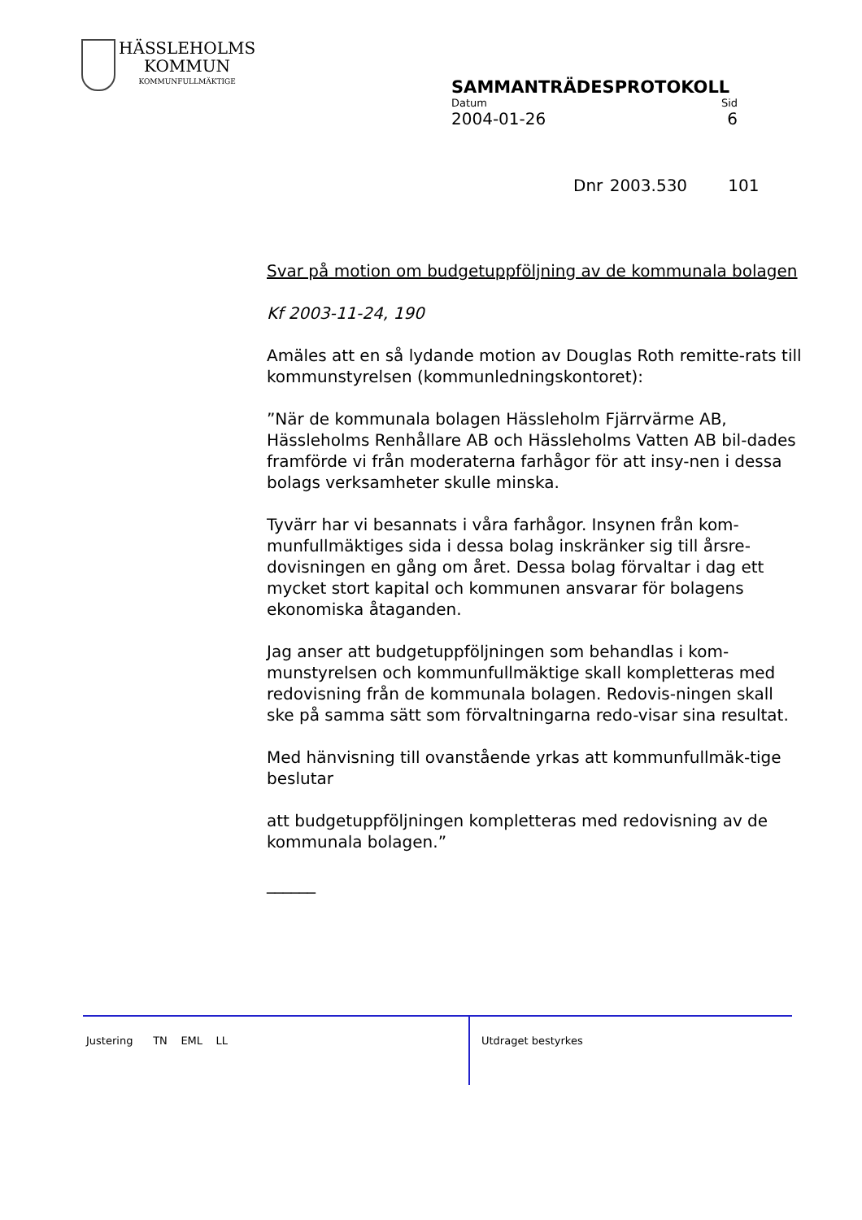HÄSSLEHOLMS
KOMMUN
KOMMUNFULLMÄKTIGE
SAMMANTRÄDESPROTOKOLL
Datum Sid
2004-01-26 6
Dnr 2003.530 101
Svar på motion om budgetuppföljning av de kommunala bolagen
Kf 2003-11-24, 190
Amäles att en så lydande motion av Douglas Roth remitte-rats till kommunstyrelsen (kommunledningskontoret):
”När de kommunala bolagen Hässleholm Fjärrvärme AB, Hässleholms Renhållare AB och Hässleholms Vatten AB bil-dades framförde vi från moderaterna farhågor för att insy-nen i dessa bolags verksamheter skulle minska.
Tyvärr har vi besannats i våra farhågor. Insynen från kom-munfullmäktiges sida i dessa bolag inskränker sig till årsre-dovisningen en gång om året. Dessa bolag förvaltar i dag ett mycket stort kapital och kommunen ansvarar för bolagens ekonomiska åtaganden.
Jag anser att budgetuppföljningen som behandlas i kom-munstyrelsen och kommunfullmäktige skall kompletteras med redovisning från de kommunala bolagen. Redovis-ningen skall ske på samma sätt som förvaltningarna redo-visar sina resultat.
Med hänvisning till ovanstående yrkas att kommunfullmäk-tige beslutar
att budgetuppföljningen kompletteras med redovisning av de kommunala bolagen.”
______
Justering TN EML LL Utdraget bestyrkes